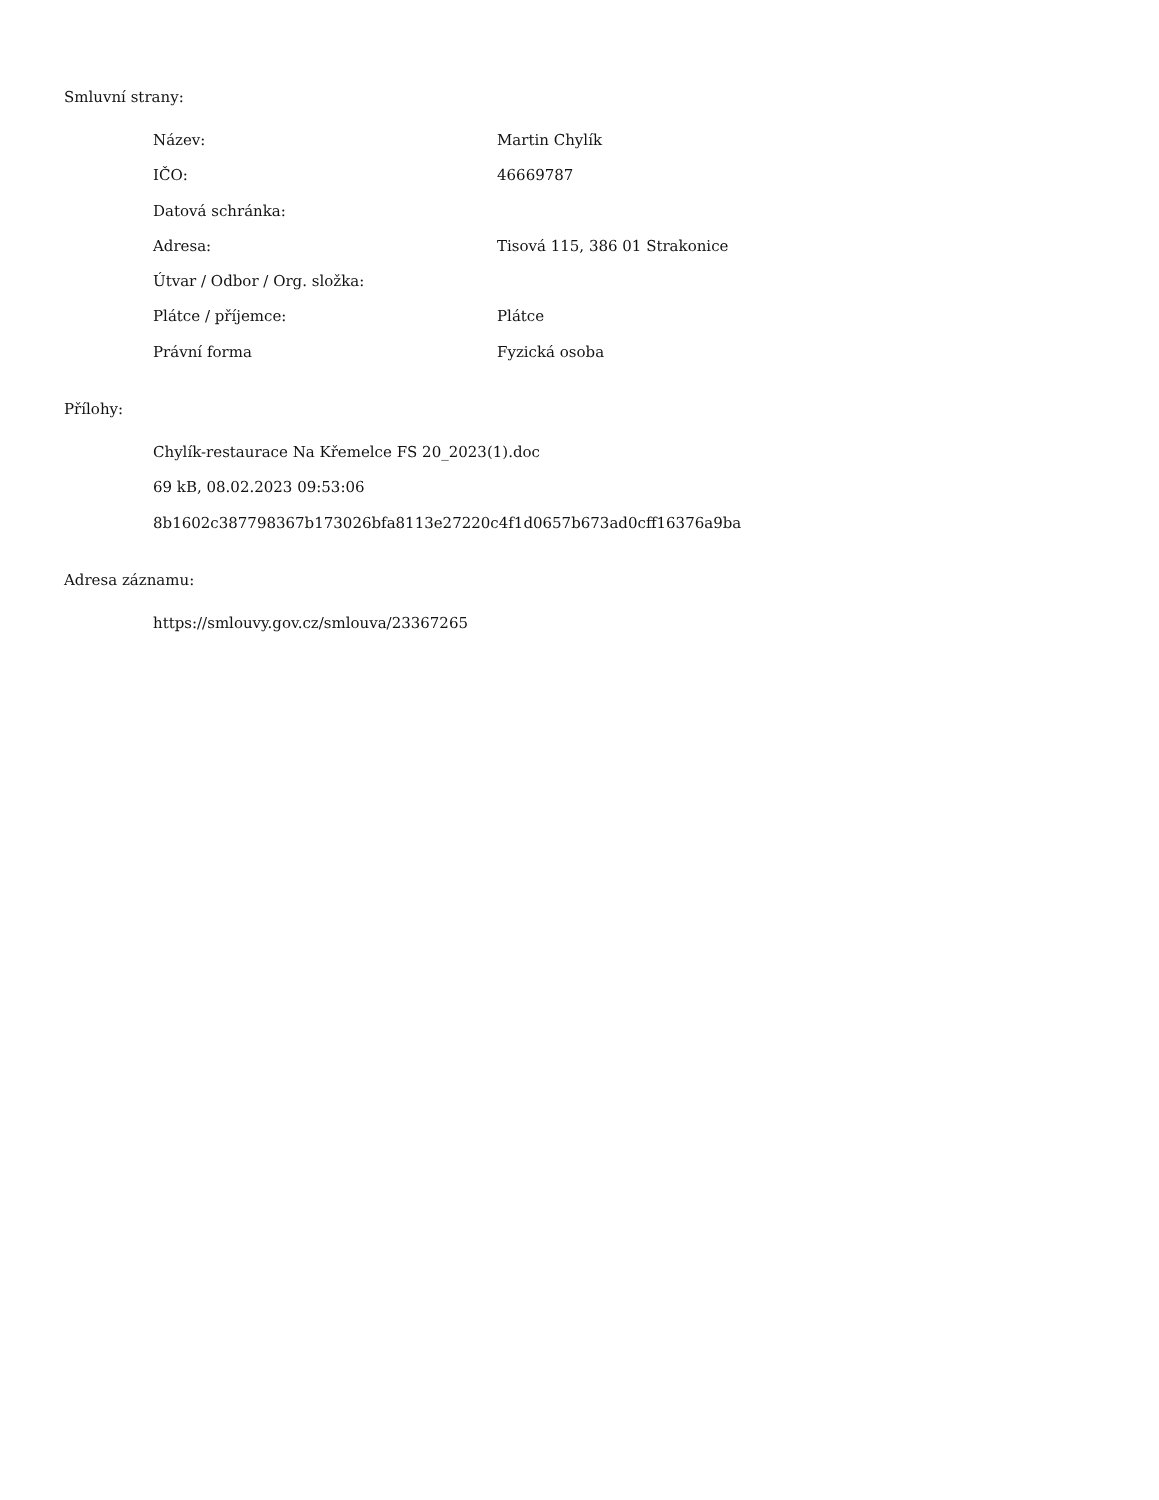Smluvní strany:
| Název: | Martin Chylík |
| IČO: | 46669787 |
| Datová schránka: | |
| Adresa: | Tisová 115, 386 01 Strakonice |
| Útvar / Odbor / Org. složka: | |
| Plátce / příjemce: | Plátce |
| Právní forma | Fyzická osoba |
Přílohy:
Chylík-restaurace Na Křemelce FS 20_2023(1).doc
69 kB, 08.02.2023 09:53:06
8b1602c387798367b173026bfa8113e27220c4f1d0657b673ad0cff16376a9ba
Adresa záznamu:
https://smlouvy.gov.cz/smlouva/23367265